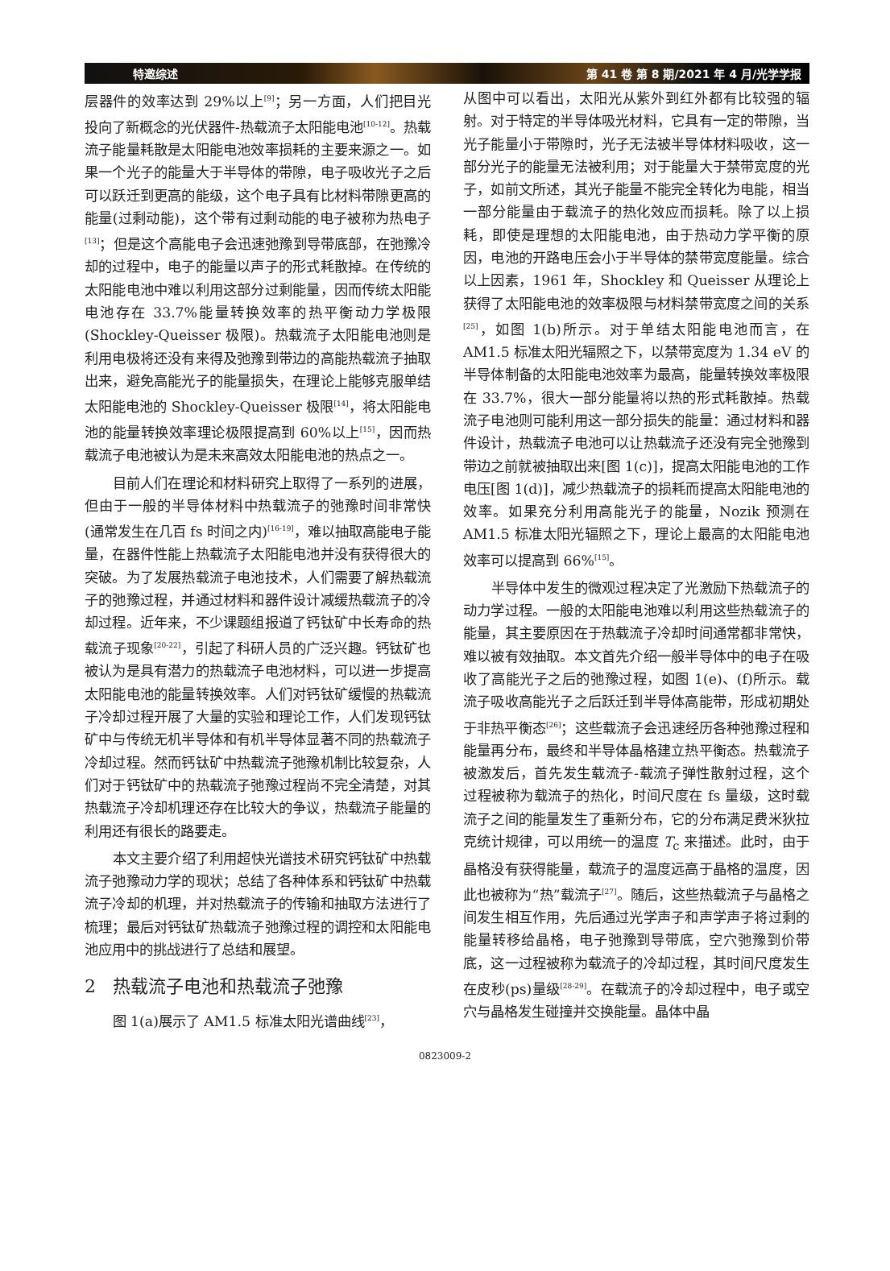特邀综述 第 41 卷 第 8 期/2021 年 4 月/光学学报
层器件的效率达到 29%以上<sup>[9]</sup>；另一方面，人们把目光投向了新概念的光伏器件-热载流子太阳能电池<sup>[10-12]</sup>。热载流子能量耗散是太阳能电池效率损耗的主要来源之一。如果一个光子的能量大于半导体的带隙，电子吸收光子之后可以跃迁到更高的能级，这个电子具有比材料带隙更高的能量(过剩动能)，这个带有过剩动能的电子被称为热电子<sup>[13]</sup>；但是这个高能电子会迅速弛豫到导带底部，在弛豫冷却的过程中，电子的能量以声子的形式耗散掉。在传统的太阳能电池中难以利用这部分过剩能量，因而传统太阳能电池存在 33.7%能量转换效率的热平衡动力学极限(Shockley-Queisser 极限)。热载流子太阳能电池则是利用电极将还没有来得及弛豫到带边的高能热载流子抽取出来，避免高能光子的能量损失，在理论上能够克服单结太阳能电池的 Shockley-Queisser 极限<sup>[14]</sup>，将太阳能电池的能量转换效率理论极限提高到 60%以上<sup>[15]</sup>，因而热载流子电池被认为是未来高效太阳能电池的热点之一。
目前人们在理论和材料研究上取得了一系列的进展，但由于一般的半导体材料中热载流子的弛豫时间非常快(通常发生在几百 fs 时间之内)<sup>[16-19]</sup>，难以抽取高能电子能量，在器件性能上热载流子太阳能电池并没有获得很大的突破。为了发展热载流子电池技术，人们需要了解热载流子的弛豫过程，并通过材料和器件设计减缓热载流子的冷却过程。近年来，不少课题组报道了钙钛矿中长寿命的热载流子现象<sup>[20-22]</sup>，引起了科研人员的广泛兴趣。钙钛矿也被认为是具有潜力的热载流子电池材料，可以进一步提高太阳能电池的能量转换效率。人们对钙钛矿缓慢的热载流子冷却过程开展了大量的实验和理论工作，人们发现钙钛矿中与传统无机半导体和有机半导体显著不同的热载流子冷却过程。然而钙钛矿中热载流子弛豫机制比较复杂，人们对于钙钛矿中的热载流子弛豫过程尚不完全清楚，对其热载流子冷却机理还存在比较大的争议，热载流子能量的利用还有很长的路要走。
本文主要介绍了利用超快光谱技术研究钙钛矿中热载流子弛豫动力学的现状；总结了各种体系和钙钛矿中热载流子冷却的机理，并对热载流子的传输和抽取方法进行了梳理；最后对钙钛矿热载流子弛豫过程的调控和太阳能电池应用中的挑战进行了总结和展望。
2 热载流子电池和热载流子弛豫
图 1(a)展示了 AM1.5 标准太阳光谱曲线<sup>[23]</sup>，
从图中可以看出，太阳光从紫外到红外都有比较强的辐射。对于特定的半导体吸光材料，它具有一定的带隙，当光子能量小于带隙时，光子无法被半导体材料吸收，这一部分光子的能量无法被利用；对于能量大于禁带宽度的光子，如前文所述，其光子能量不能完全转化为电能，相当一部分能量由于载流子的热化效应而损耗。除了以上损耗，即使是理想的太阳能电池，由于热动力学平衡的原因，电池的开路电压会小于半导体的禁带宽度能量。综合以上因素，1961 年，Shockley 和 Queisser 从理论上获得了太阳能电池的效率极限与材料禁带宽度之间的关系<sup>[25]</sup>，如图 1(b)所示。对于单结太阳能电池而言，在 AM1.5 标准太阳光辐照之下，以禁带宽度为 1.34 eV 的半导体制备的太阳能电池效率为最高，能量转换效率极限在 33.7%，很大一部分能量将以热的形式耗散掉。热载流子电池则可能利用这一部分损失的能量：通过材料和器件设计，热载流子电池可以让热载流子还没有完全弛豫到带边之前就被抽取出来[图 1(c)]，提高太阳能电池的工作电压[图 1(d)]，减少热载流子的损耗而提高太阳能电池的效率。如果充分利用高能光子的能量，Nozik 预测在 AM1.5 标准太阳光辐照之下，理论上最高的太阳能电池效率可以提高到 66%<sup>[15]</sup>。
半导体中发生的微观过程决定了光激励下热载流子的动力学过程。一般的太阳能电池难以利用这些热载流子的能量，其主要原因在于热载流子冷却时间通常都非常快，难以被有效抽取。本文首先介绍一般半导体中的电子在吸收了高能光子之后的弛豫过程，如图 1(e)、(f)所示。载流子吸收高能光子之后跃迁到半导体高能带，形成初期处于非热平衡态<sup>[26]</sup>；这些载流子会迅速经历各种弛豫过程和能量再分布，最终和半导体晶格建立热平衡态。热载流子被激发后，首先发生载流子-载流子弹性散射过程，这个过程被称为载流子的热化，时间尺度在 fs 量级，这时载流子之间的能量发生了重新分布，它的分布满足费米狄拉克统计规律，可以用统一的温度 T<sub>c</sub> 来描述。此时，由于晶格没有获得能量，载流子的温度远高于晶格的温度，因此也被称为“热”载流子<sup>[27]</sup>。随后，这些热载流子与晶格之间发生相互作用，先后通过光学声子和声学声子将过剩的能量转移给晶格，电子弛豫到导带底，空穴弛豫到价带底，这一过程被称为载流子的冷却过程，其时间尺度发生在皮秒(ps)量级<sup>[28-29]</sup>。在载流子的冷却过程中，电子或空穴与晶格发生碰撞并交换能量。晶体中晶
0823009-2